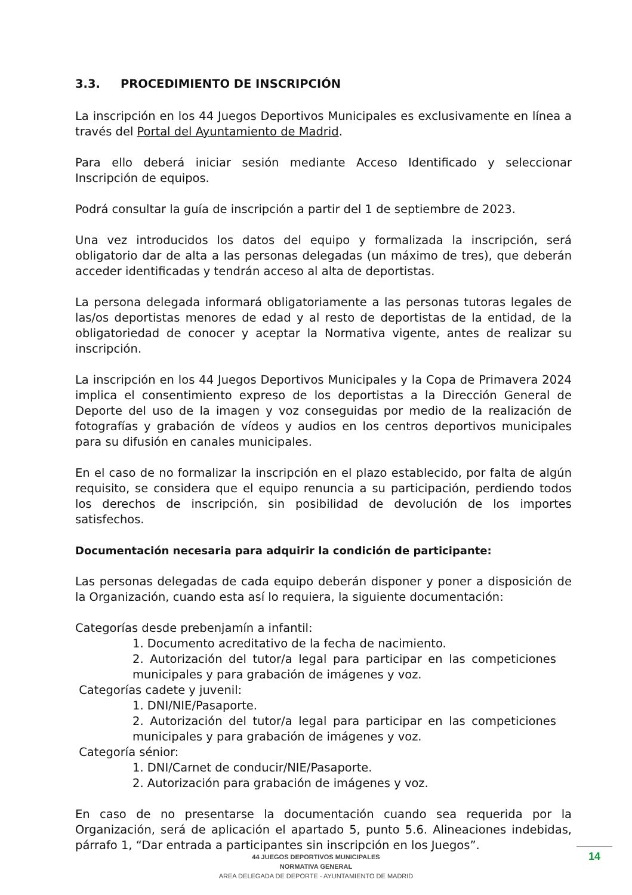3.3. PROCEDIMIENTO DE INSCRIPCIÓN
La inscripción en los 44 Juegos Deportivos Municipales es exclusivamente en línea a través del Portal del Ayuntamiento de Madrid.
Para ello deberá iniciar sesión mediante Acceso Identificado y seleccionar Inscripción de equipos.
Podrá consultar la guía de inscripción a partir del 1 de septiembre de 2023.
Una vez introducidos los datos del equipo y formalizada la inscripción, será obligatorio dar de alta a las personas delegadas (un máximo de tres), que deberán acceder identificadas y tendrán acceso al alta de deportistas.
La persona delegada informará obligatoriamente a las personas tutoras legales de las/os deportistas menores de edad y al resto de deportistas de la entidad, de la obligatoriedad de conocer y aceptar la Normativa vigente, antes de realizar su inscripción.
La inscripción en los 44 Juegos Deportivos Municipales y la Copa de Primavera 2024 implica el consentimiento expreso de los deportistas a la Dirección General de Deporte del uso de la imagen y voz conseguidas por medio de la realización de fotografías y grabación de vídeos y audios en los centros deportivos municipales para su difusión en canales municipales.
En el caso de no formalizar la inscripción en el plazo establecido, por falta de algún requisito, se considera que el equipo renuncia a su participación, perdiendo todos los derechos de inscripción, sin posibilidad de devolución de los importes satisfechos.
Documentación necesaria para adquirir la condición de participante:
Las personas delegadas de cada equipo deberán disponer y poner a disposición de la Organización, cuando esta así lo requiera, la siguiente documentación:
Categorías desde prebenjamín a infantil:
1. Documento acreditativo de la fecha de nacimiento.
2. Autorización del tutor/a legal para participar en las competiciones municipales y para grabación de imágenes y voz.
Categorías cadete y juvenil:
1. DNI/NIE/Pasaporte.
2. Autorización del tutor/a legal para participar en las competiciones municipales y para grabación de imágenes y voz.
Categoría sénior:
1. DNI/Carnet de conducir/NIE/Pasaporte.
2. Autorización para grabación de imágenes y voz.
En caso de no presentarse la documentación cuando sea requerida por la Organización, será de aplicación el apartado 5, punto 5.6. Alineaciones indebidas, párrafo 1, “Dar entrada a participantes sin inscripción en los Juegos”.
44 JUEGOS DEPORTIVOS MUNICIPALES
NORMATIVA GENERAL
AREA DELEGADA DE DEPORTE - AYUNTAMIENTO DE MADRID
14